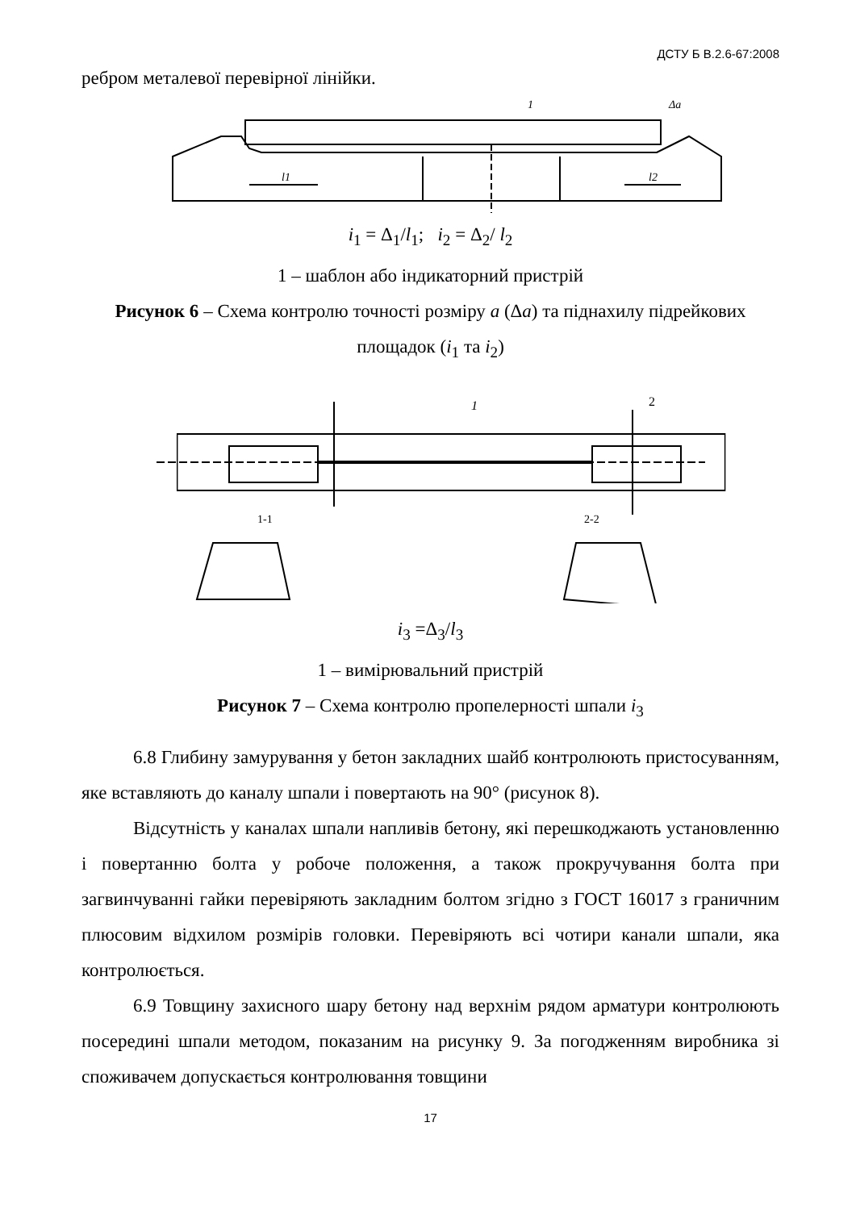ДСТУ Б В.2.6-67:2008
ребром металевої перевірної лінійки.
Δa
1
l1
l2
i<sub>1</sub> = Δ<sub>1</sub>/l<sub>1</sub>; i<sub>2</sub> = Δ<sub>2</sub>/ l<sub>2</sub>
1 – шаблон або індикаторний пристрій
Рисунок 6 – Схема контролю точності розміру a (Δa) та піднахилу підрейкових площадок (i<sub>1</sub> та i<sub>2</sub>)
1
1-1
2-2
2
i<sub>3</sub> =Δ<sub>3</sub>/l<sub>3</sub>
1 – вимірювальний пристрій
Рисунок 7 – Схема контролю пропелерності шпали i<sub>3</sub>
6.8 Глибину замурування у бетон закладних шайб контролюють пристосуванням, яке вставляють до каналу шпали і повертають на 90° (рисунок 8).
Відсутність у каналах шпали напливів бетону, які перешкоджають установленню і повертанню болта у робоче положення, а також прокручування болта при загвинчуванні гайки перевіряють закладним болтом згідно з ГОСТ 16017 з граничним плюсовим відхилом розмірів головки. Перевіряють всі чотири канали шпали, яка контролюється.
6.9 Товщину захисного шару бетону над верхнім рядом арматури контролюють посередині шпали методом, показаним на рисунку 9. За погодженням виробника зі споживачем допускається контролювання товщини
17